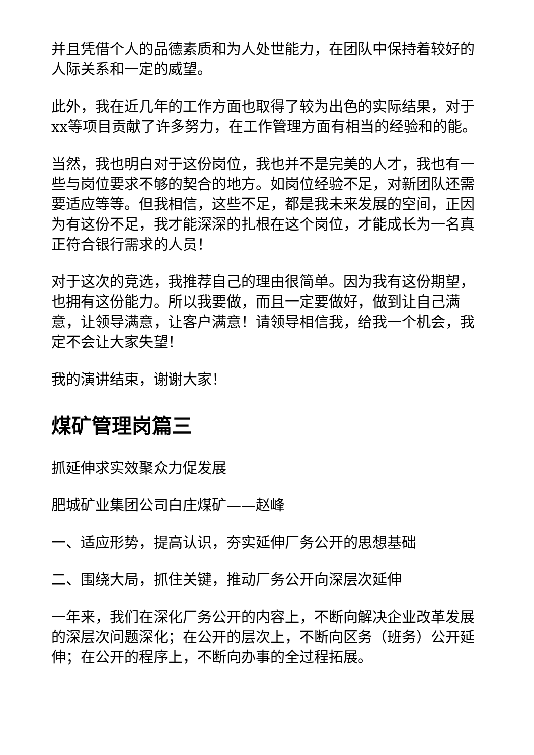并且凭借个人的品德素质和为人处世能力，在团队中保持着较好的人际关系和一定的威望。
此外，我在近几年的工作方面也取得了较为出色的实际结果，对于xx等项目贡献了许多努力，在工作管理方面有相当的经验和的能。
当然，我也明白对于这份岗位，我也并不是完美的人才，我也有一些与岗位要求不够的契合的地方。如岗位经验不足，对新团队还需要适应等等。但我相信，这些不足，都是我未来发展的空间，正因为有这份不足，我才能深深的扎根在这个岗位，才能成长为一名真正符合银行需求的人员！
对于这次的竞选，我推荐自己的理由很简单。因为我有这份期望，也拥有这份能力。所以我要做，而且一定要做好，做到让自己满意，让领导满意，让客户满意！请领导相信我，给我一个机会，我定不会让大家失望！
我的演讲结束，谢谢大家！
煤矿管理岗篇三
抓延伸求实效聚众力促发展
肥城矿业集团公司白庄煤矿——赵峰
一、适应形势，提高认识，夯实延伸厂务公开的思想基础
二、围绕大局，抓住关键，推动厂务公开向深层次延伸
一年来，我们在深化厂务公开的内容上，不断向解决企业改革发展的深层次问题深化；在公开的层次上，不断向区务（班务）公开延伸；在公开的程序上，不断向办事的全过程拓展。